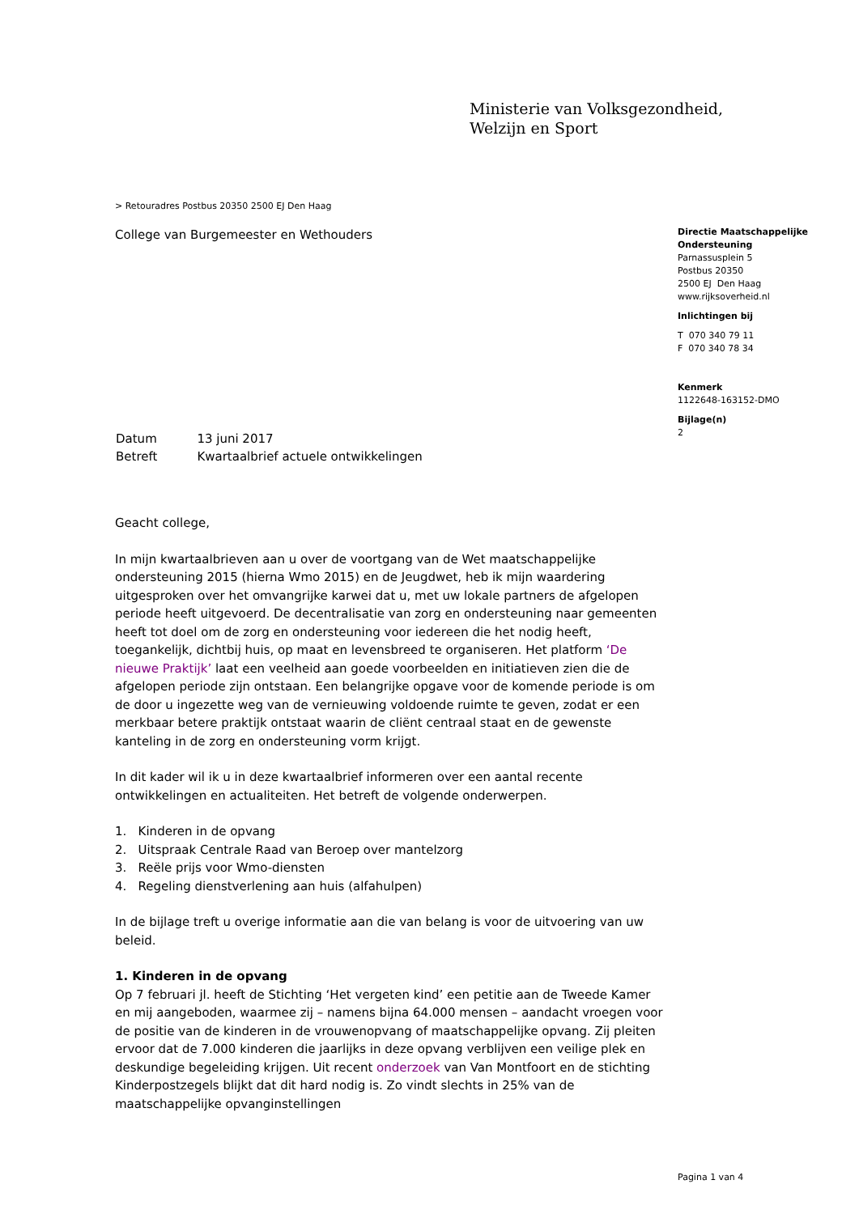Ministerie van Volksgezondheid,
Welzijn en Sport
> Retouradres Postbus 20350 2500 EJ Den Haag
College van Burgemeester en Wethouders
| Datum | 13 juni 2017 |
| Betreft | Kwartaalbrief actuele ontwikkelingen |
Geacht college,
In mijn kwartaalbrieven aan u over de voortgang van de Wet maatschappelijke ondersteuning 2015 (hierna Wmo 2015) en de Jeugdwet, heb ik mijn waardering uitgesproken over het omvangrijke karwei dat u, met uw lokale partners de afgelopen periode heeft uitgevoerd. De decentralisatie van zorg en ondersteuning naar gemeenten heeft tot doel om de zorg en ondersteuning voor iedereen die het nodig heeft, toegankelijk, dichtbij huis, op maat en levensbreed te organiseren. Het platform ‘De nieuwe Praktijk’ laat een veelheid aan goede voorbeelden en initiatieven zien die de afgelopen periode zijn ontstaan. Een belangrijke opgave voor de komende periode is om de door u ingezette weg van de vernieuwing voldoende ruimte te geven, zodat er een merkbaar betere praktijk ontstaat waarin de cliënt centraal staat en de gewenste kanteling in de zorg en ondersteuning vorm krijgt.
In dit kader wil ik u in deze kwartaalbrief informeren over een aantal recente ontwikkelingen en actualiteiten. Het betreft de volgende onderwerpen.
1. Kinderen in de opvang
2. Uitspraak Centrale Raad van Beroep over mantelzorg
3. Reële prijs voor Wmo-diensten
4. Regeling dienstverlening aan huis (alfahulpen)
In de bijlage treft u overige informatie aan die van belang is voor de uitvoering van uw beleid.
1. Kinderen in de opvang
Op 7 februari jl. heeft de Stichting ‘Het vergeten kind’ een petitie aan de Tweede Kamer en mij aangeboden, waarmee zij – namens bijna 64.000 mensen – aandacht vroegen voor de positie van de kinderen in de vrouwenopvang of maatschappelijke opvang. Zij pleiten ervoor dat de 7.000 kinderen die jaarlijks in deze opvang verblijven een veilige plek en deskundige begeleiding krijgen. Uit recent onderzoek van Van Montfoort en de stichting Kinderpostzegels blijkt dat dit hard nodig is. Zo vindt slechts in 25% van de maatschappelijke opvanginstellingen
Directie Maatschappelijke Ondersteuning
Parnassusplein 5
Postbus 20350
2500 EJ Den Haag
www.rijksoverheid.nl
Inlichtingen bij
T 070 340 79 11
F 070 340 78 34
Kenmerk
1122648-163152-DMO
Bijlage(n)
2
Pagina 1 van 4